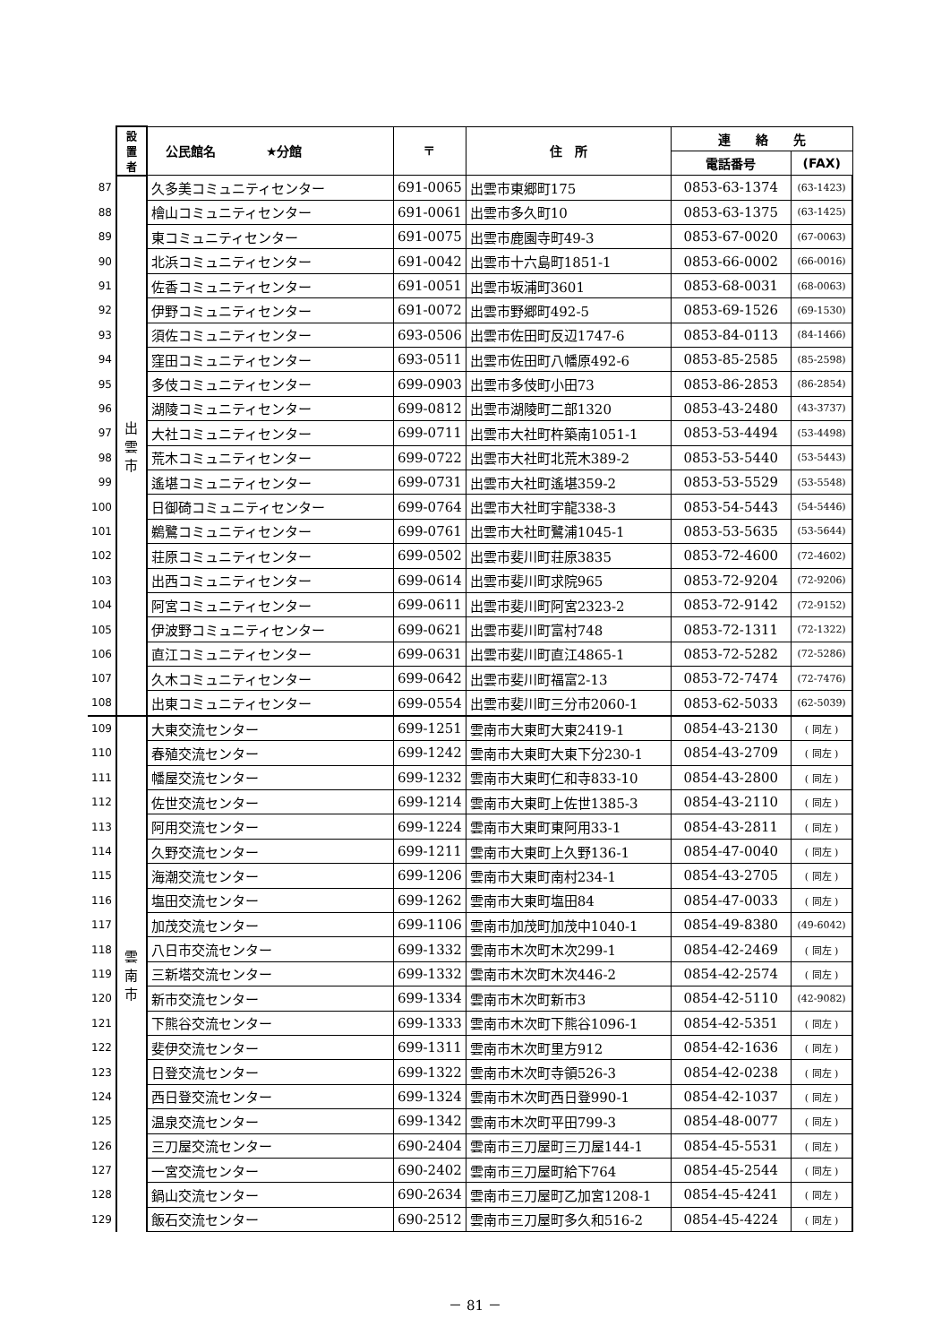| | 設 置 者 | 公民館名 ★分館 | 〒 | 住 所 | 連 絡 先 | |
| --- | --- | --- | --- | --- | --- | --- |
| | | | | | 電話番号 | (FAX) |
| 87 | 出 雲 市 | 久多美コミュニティセンター | 691-0065 | 出雲市東郷町175 | 0853-63-1374 | (63-1423) |
| 88 | | 檜山コミュニティセンター | 691-0061 | 出雲市多久町10 | 0853-63-1375 | (63-1425) |
| 89 | | 東コミュニティセンター | 691-0075 | 出雲市鹿園寺町49-3 | 0853-67-0020 | (67-0063) |
| 90 | | 北浜コミュニティセンター | 691-0042 | 出雲市十六島町1851-1 | 0853-66-0002 | (66-0016) |
| 91 | | 佐香コミュニティセンター | 691-0051 | 出雲市坂浦町3601 | 0853-68-0031 | (68-0063) |
| 92 | | 伊野コミュニティセンター | 691-0072 | 出雲市野郷町492-5 | 0853-69-1526 | (69-1530) |
| 93 | | 須佐コミュニティセンター | 693-0506 | 出雲市佐田町反辺1747-6 | 0853-84-0113 | (84-1466) |
| 94 | | 窪田コミュニティセンター | 693-0511 | 出雲市佐田町八幡原492-6 | 0853-85-2585 | (85-2598) |
| 95 | | 多伎コミュニティセンター | 699-0903 | 出雲市多伎町小田73 | 0853-86-2853 | (86-2854) |
| 96 | | 湖陵コミュニティセンター | 699-0812 | 出雲市湖陵町二部1320 | 0853-43-2480 | (43-3737) |
| 97 | | 大社コミュニティセンター | 699-0711 | 出雲市大社町杵築南1051-1 | 0853-53-4494 | (53-4498) |
| 98 | | 荒木コミュニティセンター | 699-0722 | 出雲市大社町北荒木389-2 | 0853-53-5440 | (53-5443) |
| 99 | | 遙堪コミュニティセンター | 699-0731 | 出雲市大社町遙堪359-2 | 0853-53-5529 | (53-5548) |
| 100 | | 日御碕コミュニティセンター | 699-0764 | 出雲市大社町宇龍338-3 | 0853-54-5443 | (54-5446) |
| 101 | | 鵜鷺コミュニティセンター | 699-0761 | 出雲市大社町鷺浦1045-1 | 0853-53-5635 | (53-5644) |
| 102 | | 荘原コミュニティセンター | 699-0502 | 出雲市斐川町荘原3835 | 0853-72-4600 | (72-4602) |
| 103 | | 出西コミュニティセンター | 699-0614 | 出雲市斐川町求院965 | 0853-72-9204 | (72-9206) |
| 104 | | 阿宮コミュニティセンター | 699-0611 | 出雲市斐川町阿宮2323-2 | 0853-72-9142 | (72-9152) |
| 105 | | 伊波野コミュニティセンター | 699-0621 | 出雲市斐川町富村748 | 0853-72-1311 | (72-1322) |
| 106 | | 直江コミュニティセンター | 699-0631 | 出雲市斐川町直江4865-1 | 0853-72-5282 | (72-5286) |
| 107 | | 久木コミュニティセンター | 699-0642 | 出雲市斐川町福富2-13 | 0853-72-7474 | (72-7476) |
| 108 | | 出東コミュニティセンター | 699-0554 | 出雲市斐川町三分市2060-1 | 0853-62-5033 | (62-5039) |
| 109 | 雲 南 市 | 大東交流センター | 699-1251 | 雲南市大東町大東2419-1 | 0854-43-2130 | ( 同左 ) |
| 110 | | 春殖交流センター | 699-1242 | 雲南市大東町大東下分230-1 | 0854-43-2709 | ( 同左 ) |
| 111 | | 幡屋交流センター | 699-1232 | 雲南市大東町仁和寺833-10 | 0854-43-2800 | ( 同左 ) |
| 112 | | 佐世交流センター | 699-1214 | 雲南市大東町上佐世1385-3 | 0854-43-2110 | ( 同左 ) |
| 113 | | 阿用交流センター | 699-1224 | 雲南市大東町東阿用33-1 | 0854-43-2811 | ( 同左 ) |
| 114 | | 久野交流センター | 699-1211 | 雲南市大東町上久野136-1 | 0854-47-0040 | ( 同左 ) |
| 115 | | 海潮交流センター | 699-1206 | 雲南市大東町南村234-1 | 0854-43-2705 | ( 同左 ) |
| 116 | | 塩田交流センター | 699-1262 | 雲南市大東町塩田84 | 0854-47-0033 | ( 同左 ) |
| 117 | | 加茂交流センター | 699-1106 | 雲南市加茂町加茂中1040-1 | 0854-49-8380 | (49-6042) |
| 118 | | 八日市交流センター | 699-1332 | 雲南市木次町木次299-1 | 0854-42-2469 | ( 同左 ) |
| 119 | | 三新塔交流センター | 699-1332 | 雲南市木次町木次446-2 | 0854-42-2574 | ( 同左 ) |
| 120 | | 新市交流センター | 699-1334 | 雲南市木次町新市3 | 0854-42-5110 | (42-9082) |
| 121 | | 下熊谷交流センター | 699-1333 | 雲南市木次町下熊谷1096-1 | 0854-42-5351 | ( 同左 ) |
| 122 | | 斐伊交流センター | 699-1311 | 雲南市木次町里方912 | 0854-42-1636 | ( 同左 ) |
| 123 | | 日登交流センター | 699-1322 | 雲南市木次町寺領526-3 | 0854-42-0238 | ( 同左 ) |
| 124 | | 西日登交流センター | 699-1324 | 雲南市木次町西日登990-1 | 0854-42-1037 | ( 同左 ) |
| 125 | | 温泉交流センター | 699-1342 | 雲南市木次町平田799-3 | 0854-48-0077 | ( 同左 ) |
| 126 | | 三刀屋交流センター | 690-2404 | 雲南市三刀屋町三刀屋144-1 | 0854-45-5531 | ( 同左 ) |
| 127 | | 一宮交流センター | 690-2402 | 雲南市三刀屋町給下764 | 0854-45-2544 | ( 同左 ) |
| 128 | | 鍋山交流センター | 690-2634 | 雲南市三刀屋町乙加宮1208-1 | 0854-45-4241 | ( 同左 ) |
| 129 | | 飯石交流センター | 690-2512 | 雲南市三刀屋町多久和516-2 | 0854-45-4224 | ( 同左 ) |
－ 81 －